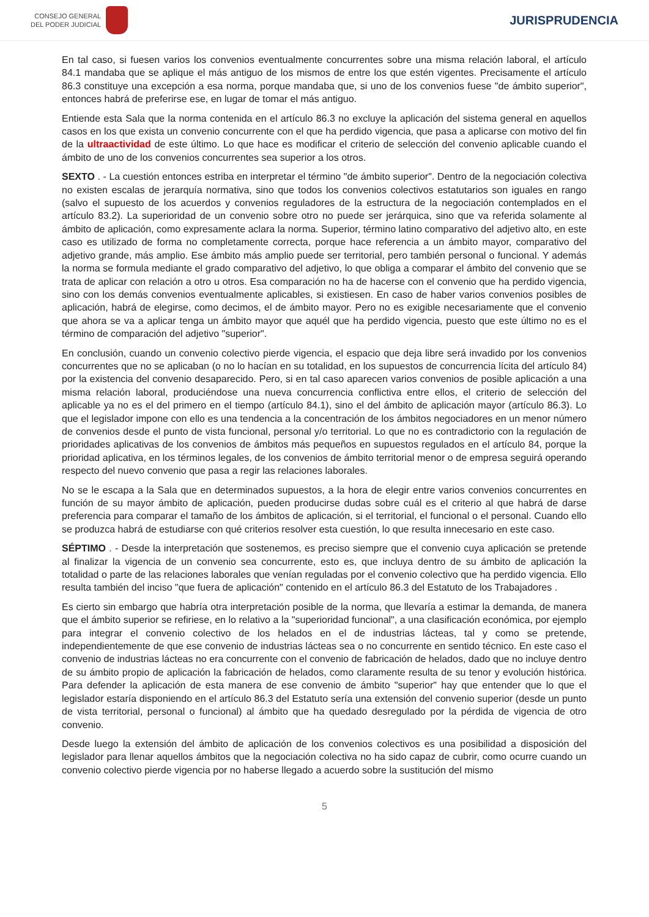CONSEJO GENERAL
DEL PODER JUDICIAL
JURISPRUDENCIA
En tal caso, si fuesen varios los convenios eventualmente concurrentes sobre una misma relación laboral, el artículo 84.1 mandaba que se aplique el más antiguo de los mismos de entre los que estén vigentes. Precisamente el artículo 86.3 constituye una excepción a esa norma, porque mandaba que, si uno de los convenios fuese "de ámbito superior", entonces habrá de preferirse ese, en lugar de tomar el más antiguo.
Entiende esta Sala que la norma contenida en el artículo 86.3 no excluye la aplicación del sistema general en aquellos casos en los que exista un convenio concurrente con el que ha perdido vigencia, que pasa a aplicarse con motivo del fin de la ultraactividad de este último. Lo que hace es modificar el criterio de selección del convenio aplicable cuando el ámbito de uno de los convenios concurrentes sea superior a los otros.
SEXTO . - La cuestión entonces estriba en interpretar el término "de ámbito superior". Dentro de la negociación colectiva no existen escalas de jerarquía normativa, sino que todos los convenios colectivos estatutarios son iguales en rango (salvo el supuesto de los acuerdos y convenios reguladores de la estructura de la negociación contemplados en el artículo 83.2). La superioridad de un convenio sobre otro no puede ser jerárquica, sino que va referida solamente al ámbito de aplicación, como expresamente aclara la norma. Superior, término latino comparativo del adjetivo alto, en este caso es utilizado de forma no completamente correcta, porque hace referencia a un ámbito mayor, comparativo del adjetivo grande, más amplio. Ese ámbito más amplio puede ser territorial, pero también personal o funcional. Y además la norma se formula mediante el grado comparativo del adjetivo, lo que obliga a comparar el ámbito del convenio que se trata de aplicar con relación a otro u otros. Esa comparación no ha de hacerse con el convenio que ha perdido vigencia, sino con los demás convenios eventualmente aplicables, si existiesen. En caso de haber varios convenios posibles de aplicación, habrá de elegirse, como decimos, el de ámbito mayor. Pero no es exigible necesariamente que el convenio que ahora se va a aplicar tenga un ámbito mayor que aquél que ha perdido vigencia, puesto que este último no es el término de comparación del adjetivo "superior".
En conclusión, cuando un convenio colectivo pierde vigencia, el espacio que deja libre será invadido por los convenios concurrentes que no se aplicaban (o no lo hacían en su totalidad, en los supuestos de concurrencia lícita del artículo 84) por la existencia del convenio desaparecido. Pero, si en tal caso aparecen varios convenios de posible aplicación a una misma relación laboral, produciéndose una nueva concurrencia conflictiva entre ellos, el criterio de selección del aplicable ya no es el del primero en el tiempo (artículo 84.1), sino el del ámbito de aplicación mayor (artículo 86.3). Lo que el legislador impone con ello es una tendencia a la concentración de los ámbitos negociadores en un menor número de convenios desde el punto de vista funcional, personal y/o territorial. Lo que no es contradictorio con la regulación de prioridades aplicativas de los convenios de ámbitos más pequeños en supuestos regulados en el artículo 84, porque la prioridad aplicativa, en los términos legales, de los convenios de ámbito territorial menor o de empresa seguirá operando respecto del nuevo convenio que pasa a regir las relaciones laborales.
No se le escapa a la Sala que en determinados supuestos, a la hora de elegir entre varios convenios concurrentes en función de su mayor ámbito de aplicación, pueden producirse dudas sobre cuál es el criterio al que habrá de darse preferencia para comparar el tamaño de los ámbitos de aplicación, si el territorial, el funcional o el personal. Cuando ello se produzca habrá de estudiarse con qué criterios resolver esta cuestión, lo que resulta innecesario en este caso.
SÉPTIMO . - Desde la interpretación que sostenemos, es preciso siempre que el convenio cuya aplicación se pretende al finalizar la vigencia de un convenio sea concurrente, esto es, que incluya dentro de su ámbito de aplicación la totalidad o parte de las relaciones laborales que venían reguladas por el convenio colectivo que ha perdido vigencia. Ello resulta también del inciso "que fuera de aplicación" contenido en el artículo 86.3 del Estatuto de los Trabajadores .
Es cierto sin embargo que habría otra interpretación posible de la norma, que llevaría a estimar la demanda, de manera que el ámbito superior se refiriese, en lo relativo a la "superioridad funcional", a una clasificación económica, por ejemplo para integrar el convenio colectivo de los helados en el de industrias lácteas, tal y como se pretende, independientemente de que ese convenio de industrias lácteas sea o no concurrente en sentido técnico. En este caso el convenio de industrias lácteas no era concurrente con el convenio de fabricación de helados, dado que no incluye dentro de su ámbito propio de aplicación la fabricación de helados, como claramente resulta de su tenor y evolución histórica. Para defender la aplicación de esta manera de ese convenio de ámbito "superior" hay que entender que lo que el legislador estaría disponiendo en el artículo 86.3 del Estatuto sería una extensión del convenio superior (desde un punto de vista territorial, personal o funcional) al ámbito que ha quedado desregulado por la pérdida de vigencia de otro convenio.
Desde luego la extensión del ámbito de aplicación de los convenios colectivos es una posibilidad a disposición del legislador para llenar aquellos ámbitos que la negociación colectiva no ha sido capaz de cubrir, como ocurre cuando un convenio colectivo pierde vigencia por no haberse llegado a acuerdo sobre la sustitución del mismo
5